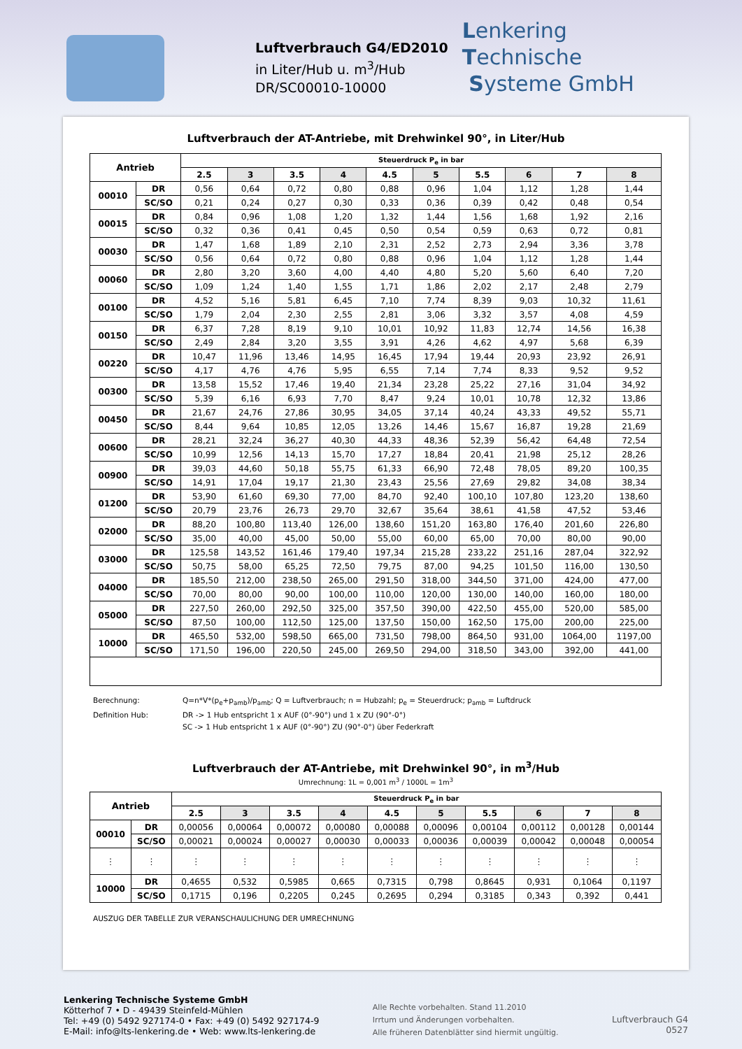Luftverbrauch G4/ED2010
in Liter/Hub u. m<sup>3</sup>/Hub
DR/SC00010-10000
Lenkering
Technische
Systeme GmbH
Luftverbrauch der AT-Antriebe, mit Drehwinkel 90°, in Liter/Hub
| Antrieb | | Steuerdruck P<sub>e</sub> in bar | | | | | | | | | |
| --- | --- | --- | --- | --- | --- | --- | --- | --- | --- | --- | --- |
| | | 2.5 | 3 | 3.5 | 4 | 4.5 | 5 | 5.5 | 6 | 7 | 8 |
| 00010 | DR | 0,56 | 0,64 | 0,72 | 0,80 | 0,88 | 0,96 | 1,04 | 1,12 | 1,28 | 1,44 |
| | SC/SO | 0,21 | 0,24 | 0,27 | 0,30 | 0,33 | 0,36 | 0,39 | 0,42 | 0,48 | 0,54 |
| 00015 | DR | 0,84 | 0,96 | 1,08 | 1,20 | 1,32 | 1,44 | 1,56 | 1,68 | 1,92 | 2,16 |
| | SC/SO | 0,32 | 0,36 | 0,41 | 0,45 | 0,50 | 0,54 | 0,59 | 0,63 | 0,72 | 0,81 |
| 00030 | DR | 1,47 | 1,68 | 1,89 | 2,10 | 2,31 | 2,52 | 2,73 | 2,94 | 3,36 | 3,78 |
| | SC/SO | 0,56 | 0,64 | 0,72 | 0,80 | 0,88 | 0,96 | 1,04 | 1,12 | 1,28 | 1,44 |
| 00060 | DR | 2,80 | 3,20 | 3,60 | 4,00 | 4,40 | 4,80 | 5,20 | 5,60 | 6,40 | 7,20 |
| | SC/SO | 1,09 | 1,24 | 1,40 | 1,55 | 1,71 | 1,86 | 2,02 | 2,17 | 2,48 | 2,79 |
| 00100 | DR | 4,52 | 5,16 | 5,81 | 6,45 | 7,10 | 7,74 | 8,39 | 9,03 | 10,32 | 11,61 |
| | SC/SO | 1,79 | 2,04 | 2,30 | 2,55 | 2,81 | 3,06 | 3,32 | 3,57 | 4,08 | 4,59 |
| 00150 | DR | 6,37 | 7,28 | 8,19 | 9,10 | 10,01 | 10,92 | 11,83 | 12,74 | 14,56 | 16,38 |
| | SC/SO | 2,49 | 2,84 | 3,20 | 3,55 | 3,91 | 4,26 | 4,62 | 4,97 | 5,68 | 6,39 |
| 00220 | DR | 10,47 | 11,96 | 13,46 | 14,95 | 16,45 | 17,94 | 19,44 | 20,93 | 23,92 | 26,91 |
| | SC/SO | 4,17 | 4,76 | 4,76 | 5,95 | 6,55 | 7,14 | 7,74 | 8,33 | 9,52 | 9,52 |
| 00300 | DR | 13,58 | 15,52 | 17,46 | 19,40 | 21,34 | 23,28 | 25,22 | 27,16 | 31,04 | 34,92 |
| | SC/SO | 5,39 | 6,16 | 6,93 | 7,70 | 8,47 | 9,24 | 10,01 | 10,78 | 12,32 | 13,86 |
| 00450 | DR | 21,67 | 24,76 | 27,86 | 30,95 | 34,05 | 37,14 | 40,24 | 43,33 | 49,52 | 55,71 |
| | SC/SO | 8,44 | 9,64 | 10,85 | 12,05 | 13,26 | 14,46 | 15,67 | 16,87 | 19,28 | 21,69 |
| 00600 | DR | 28,21 | 32,24 | 36,27 | 40,30 | 44,33 | 48,36 | 52,39 | 56,42 | 64,48 | 72,54 |
| | SC/SO | 10,99 | 12,56 | 14,13 | 15,70 | 17,27 | 18,84 | 20,41 | 21,98 | 25,12 | 28,26 |
| 00900 | DR | 39,03 | 44,60 | 50,18 | 55,75 | 61,33 | 66,90 | 72,48 | 78,05 | 89,20 | 100,35 |
| | SC/SO | 14,91 | 17,04 | 19,17 | 21,30 | 23,43 | 25,56 | 27,69 | 29,82 | 34,08 | 38,34 |
| 01200 | DR | 53,90 | 61,60 | 69,30 | 77,00 | 84,70 | 92,40 | 100,10 | 107,80 | 123,20 | 138,60 |
| | SC/SO | 20,79 | 23,76 | 26,73 | 29,70 | 32,67 | 35,64 | 38,61 | 41,58 | 47,52 | 53,46 |
| 02000 | DR | 88,20 | 100,80 | 113,40 | 126,00 | 138,60 | 151,20 | 163,80 | 176,40 | 201,60 | 226,80 |
| | SC/SO | 35,00 | 40,00 | 45,00 | 50,00 | 55,00 | 60,00 | 65,00 | 70,00 | 80,00 | 90,00 |
| 03000 | DR | 125,58 | 143,52 | 161,46 | 179,40 | 197,34 | 215,28 | 233,22 | 251,16 | 287,04 | 322,92 |
| | SC/SO | 50,75 | 58,00 | 65,25 | 72,50 | 79,75 | 87,00 | 94,25 | 101,50 | 116,00 | 130,50 |
| 04000 | DR | 185,50 | 212,00 | 238,50 | 265,00 | 291,50 | 318,00 | 344,50 | 371,00 | 424,00 | 477,00 |
| | SC/SO | 70,00 | 80,00 | 90,00 | 100,00 | 110,00 | 120,00 | 130,00 | 140,00 | 160,00 | 180,00 |
| 05000 | DR | 227,50 | 260,00 | 292,50 | 325,00 | 357,50 | 390,00 | 422,50 | 455,00 | 520,00 | 585,00 |
| | SC/SO | 87,50 | 100,00 | 112,50 | 125,00 | 137,50 | 150,00 | 162,50 | 175,00 | 200,00 | 225,00 |
| 10000 | DR | 465,50 | 532,00 | 598,50 | 665,00 | 731,50 | 798,00 | 864,50 | 931,00 | 1064,00 | 1197,00 |
| | SC/SO | 171,50 | 196,00 | 220,50 | 245,00 | 269,50 | 294,00 | 318,50 | 343,00 | 392,00 | 441,00 |
Berechnung: Q=n*V*(p<sub>e</sub>+p<sub>amb</sub>)/p<sub>amb</sub>; Q = Luftverbrauch; n = Hubzahl; p<sub>e</sub> = Steuerdruck; p<sub>amb</sub> = Luftdruck
Definition Hub: DR -> 1 Hub entspricht 1 x AUF (0°-90°) und 1 x ZU (90°-0°)
SC -> 1 Hub entspricht 1 x AUF (0°-90°) ZU (90°-0°) über Federkraft
Luftverbrauch der AT-Antriebe, mit Drehwinkel 90°, in m<sup>3</sup>/Hub
Umrechnung: 1L = 0,001 m<sup>3</sup> / 1000L = 1m<sup>3</sup>
| Antrieb | | Steuerdruck P<sub>e</sub> in bar | | | | | | | | | |
| --- | --- | --- | --- | --- | --- | --- | --- | --- | --- | --- | --- |
| | | 2.5 | 3 | 3.5 | 4 | 4.5 | 5 | 5.5 | 6 | 7 | 8 |
| 00010 | DR | 0,00056 | 0,00064 | 0,00072 | 0,00080 | 0,00088 | 0,00096 | 0,00104 | 0,00112 | 0,00128 | 0,00144 |
| | SC/SO | 0,00021 | 0,00024 | 0,00027 | 0,00030 | 0,00033 | 0,00036 | 0,00039 | 0,00042 | 0,00048 | 0,00054 |
| ⋮ | ⋮ | ⋮ | ⋮ | ⋮ | ⋮ | ⋮ | ⋮ | ⋮ | ⋮ | ⋮ | ⋮ |
| 10000 | DR | 0,4655 | 0,532 | 0,5985 | 0,665 | 0,7315 | 0,798 | 0,8645 | 0,931 | 0,1064 | 0,1197 |
| | SC/SO | 0,1715 | 0,196 | 0,2205 | 0,245 | 0,2695 | 0,294 | 0,3185 | 0,343 | 0,392 | 0,441 |
AUSZUG DER TABELLE ZUR VERANSCHAULICHUNG DER UMRECHNUNG
Lenkering Technische Systeme GmbH
Kötterhof 7 • D - 49439 Steinfeld-Mühlen
Tel: +49 (0) 5492 927174-0 • Fax: +49 (0) 5492 927174-9
E-Mail: info@lts-lenkering.de • Web: www.lts-lenkering.de
Alle Rechte vorbehalten. Stand 11.2010
Irrtum und Änderungen vorbehalten.
Alle früheren Datenblätter sind hiermit ungültig.
Luftverbrauch G4
0527